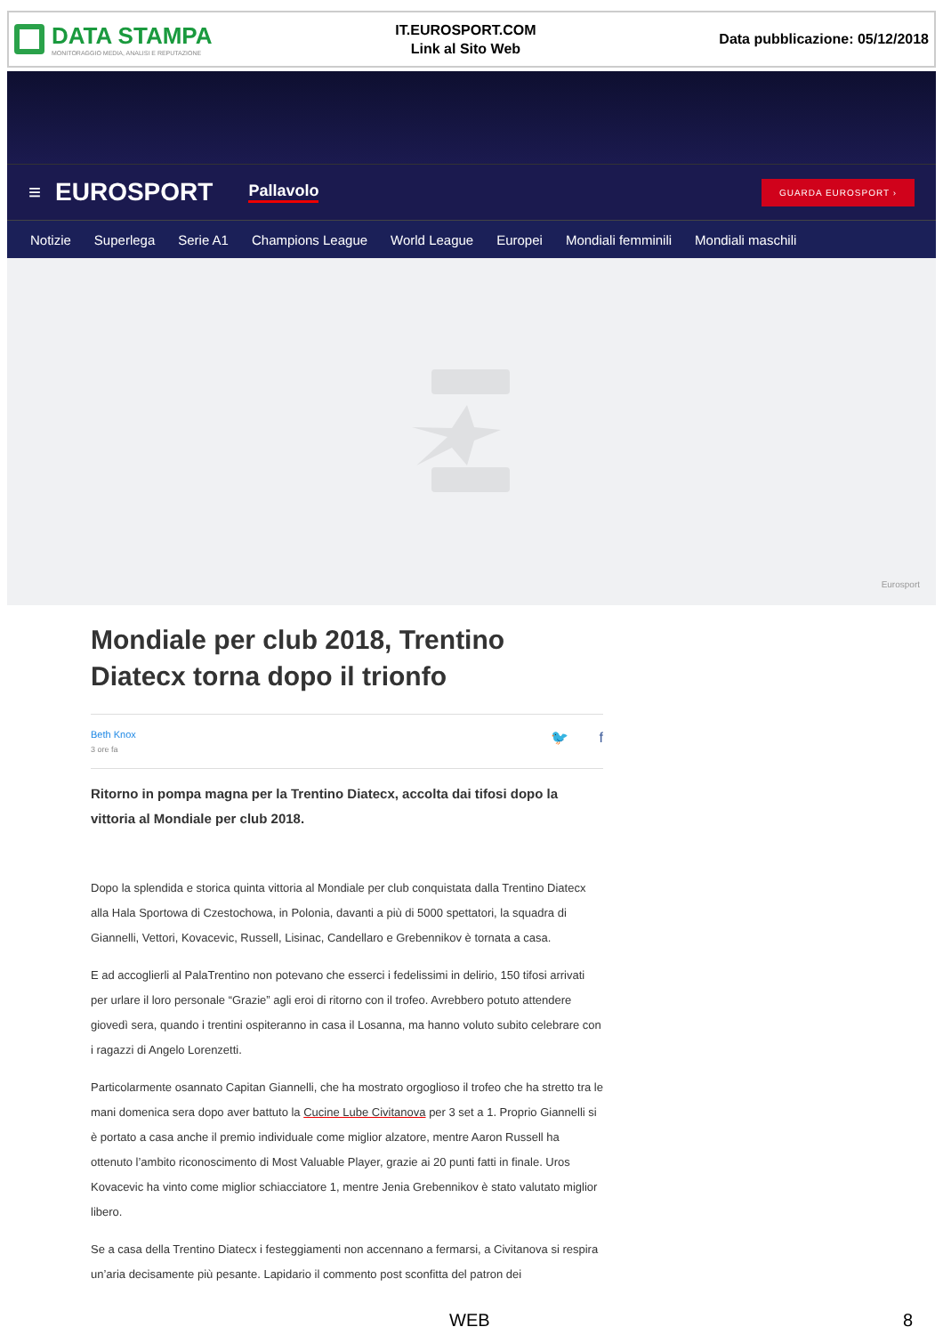DATA STAMPA
MONITORAGGIO MEDIA, ANALISI E REPUTAZIONE
IT.EUROSPORT.COM
Link al Sito Web
Data pubblicazione: 05/12/2018
≡ EUROSPORT Pallavolo GUARDA EUROSPORT ›
Notizie Superlega Serie A1 Champions League World League Europei Mondiali femminili Mondiali maschili
Eurosport
Mondiale per club 2018, Trentino Diatecx torna dopo il trionfo
Beth Knox
3 ore fa
🐦 f
Ritorno in pompa magna per la Trentino Diatecx, accolta dai tifosi dopo la vittoria al Mondiale per club 2018.
Dopo la splendida e storica quinta vittoria al Mondiale per club conquistata dalla Trentino Diatecx alla Hala Sportowa di Czestochowa, in Polonia, davanti a più di 5000 spettatori, la squadra di Giannelli, Vettori, Kovacevic, Russell, Lisinac, Candellaro e Grebennikov è tornata a casa.
E ad accoglierli al PalaTrentino non potevano che esserci i fedelissimi in delirio, 150 tifosi arrivati per urlare il loro personale “Grazie” agli eroi di ritorno con il trofeo. Avrebbero potuto attendere giovedì sera, quando i trentini ospiteranno in casa il Losanna, ma hanno voluto subito celebrare con i ragazzi di Angelo Lorenzetti.
Particolarmente osannato Capitan Giannelli, che ha mostrato orgoglioso il trofeo che ha stretto tra le mani domenica sera dopo aver battuto la Cucine Lube Civitanova per 3 set a 1. Proprio Giannelli si è portato a casa anche il premio individuale come miglior alzatore, mentre Aaron Russell ha ottenuto l’ambito riconoscimento di Most Valuable Player, grazie ai 20 punti fatti in finale. Uros Kovacevic ha vinto come miglior schiacciatore 1, mentre Jenia Grebennikov è stato valutato miglior libero.
Se a casa della Trentino Diatecx i festeggiamenti non accennano a fermarsi, a Civitanova si respira un’aria decisamente più pesante. Lapidario il commento post sconfitta del patron dei
WEB 8